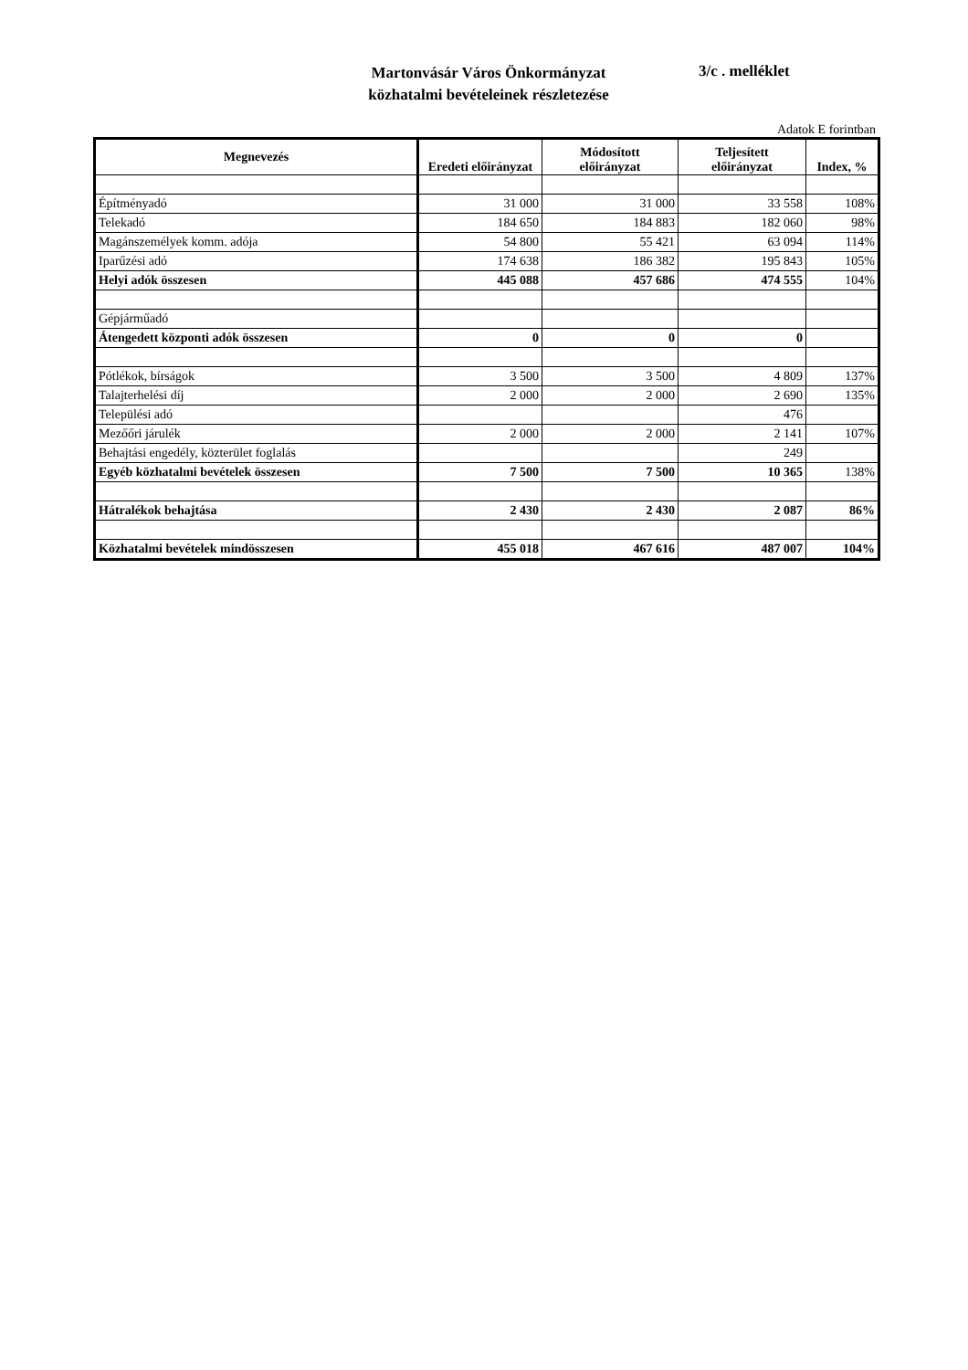Martonvásár Város Önkormányzat
közhatalmi bevételeinek részletezése
3/c . melléklet
Adatok E forintban
| Megnevezés | Eredeti előirányzat | Módosított előirányzat | Teljesített előirányzat | Index, % |
| --- | --- | --- | --- | --- |
| Építményadó | 31 000 | 31 000 | 33 558 | 108% |
| Telekadó | 184 650 | 184 883 | 182 060 | 98% |
| Magánszemélyek komm. adója | 54 800 | 55 421 | 63 094 | 114% |
| Iparűzési adó | 174 638 | 186 382 | 195 843 | 105% |
| Helyi adók összesen | 445 088 | 457 686 | 474 555 | 104% |
| Gépjárműadó | | | | |
| Átengedett központi adók összesen | 0 | 0 | 0 | |
| Pótlékok, bírságok | 3 500 | 3 500 | 4 809 | 137% |
| Talajterhelési díj | 2 000 | 2 000 | 2 690 | 135% |
| Települési adó | | | 476 | |
| Mezőőri járulék | 2 000 | 2 000 | 2 141 | 107% |
| Behajtási engedély, közterület foglalás | | | 249 | |
| Egyéb közhatalmi bevételek összesen | 7 500 | 7 500 | 10 365 | 138% |
| Hátralékok behajtása | 2 430 | 2 430 | 2 087 | 86% |
| Közhatalmi bevételek mindösszesen | 455 018 | 467 616 | 487 007 | 104% |